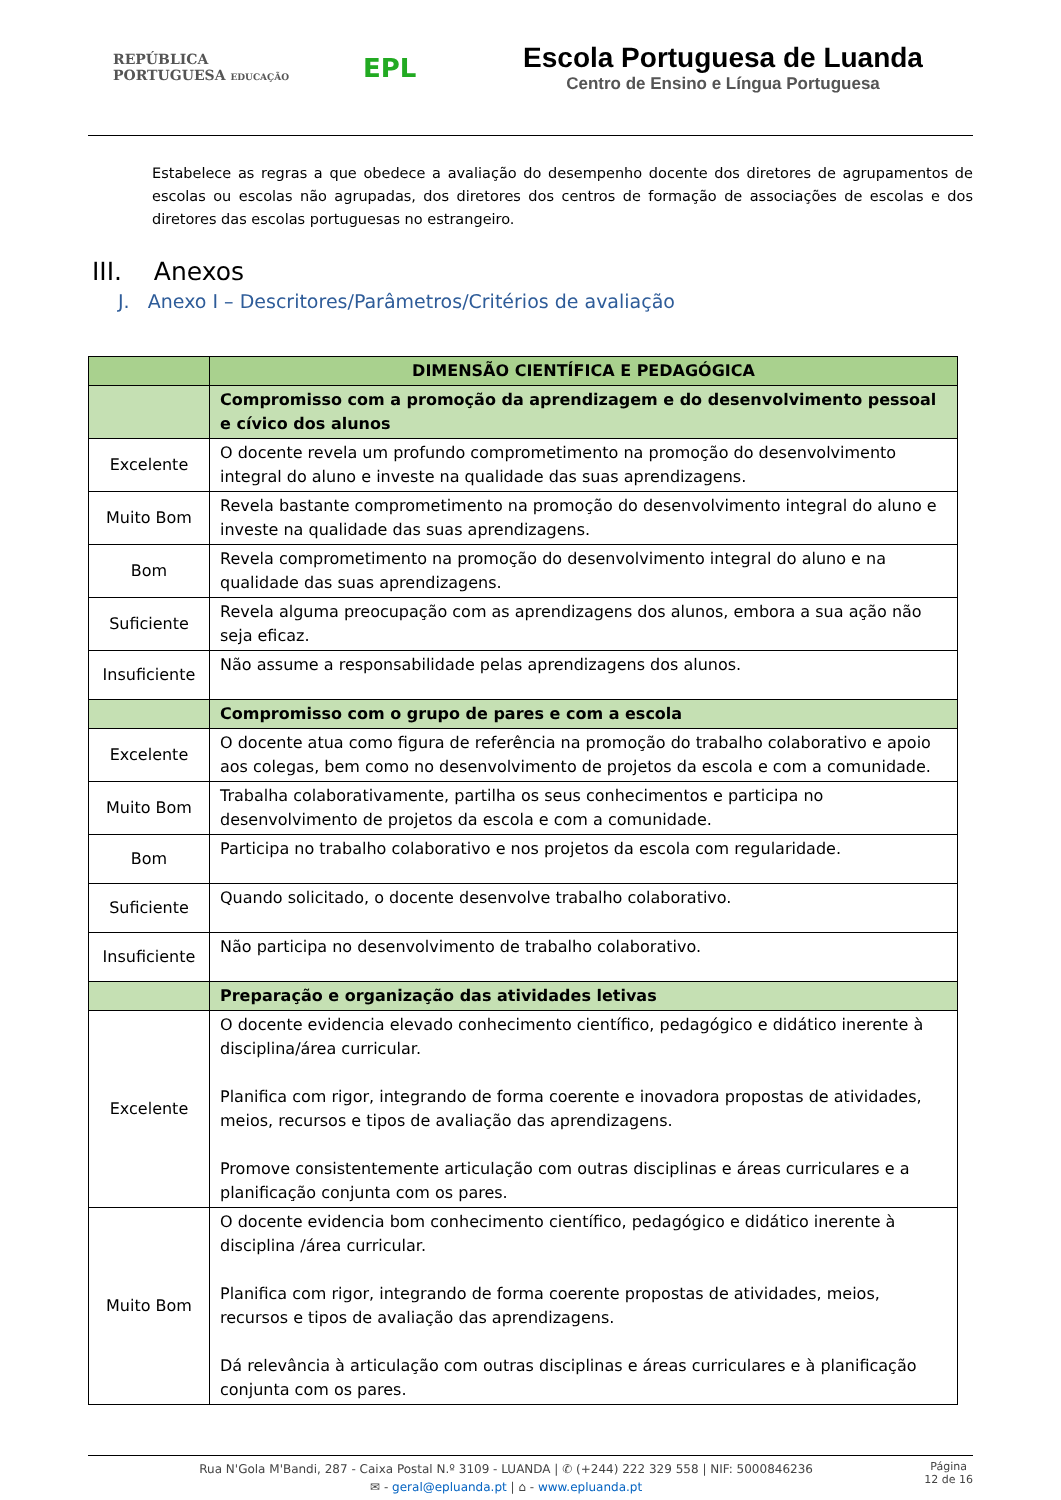REPÚBLICA
PORTUGUESA EDUCAÇÃO
EPL
Escola Portuguesa de Luanda
Centro de Ensino e Língua Portuguesa
Estabelece as regras a que obedece a avaliação do desempenho docente dos diretores de agrupamentos de escolas ou escolas não agrupadas, dos diretores dos centros de formação de associações de escolas e dos diretores das escolas portuguesas no estrangeiro.
III. Anexos
J. Anexo I – Descritores/Parâmetros/Critérios de avaliação
| | DIMENSÃO CIENTÍFICA E PEDAGÓGICA |
| | Compromisso com a promoção da aprendizagem e do desenvolvimento pessoal e cívico dos alunos |
| Excelente | O docente revela um profundo comprometimento na promoção do desenvolvimento integral do aluno e investe na qualidade das suas aprendizagens. |
| Muito Bom | Revela bastante comprometimento na promoção do desenvolvimento integral do aluno e investe na qualidade das suas aprendizagens. |
| Bom | Revela comprometimento na promoção do desenvolvimento integral do aluno e na qualidade das suas aprendizagens. |
| Suficiente | Revela alguma preocupação com as aprendizagens dos alunos, embora a sua ação não seja eficaz. |
| Insuficiente | Não assume a responsabilidade pelas aprendizagens dos alunos. |
| | Compromisso com o grupo de pares e com a escola |
| Excelente | O docente atua como figura de referência na promoção do trabalho colaborativo e apoio aos colegas, bem como no desenvolvimento de projetos da escola e com a comunidade. |
| Muito Bom | Trabalha colaborativamente, partilha os seus conhecimentos e participa no desenvolvimento de projetos da escola e com a comunidade. |
| Bom | Participa no trabalho colaborativo e nos projetos da escola com regularidade. |
| Suficiente | Quando solicitado, o docente desenvolve trabalho colaborativo. |
| Insuficiente | Não participa no desenvolvimento de trabalho colaborativo. |
| | Preparação e organização das atividades letivas |
| Excelente | O docente evidencia elevado conhecimento científico, pedagógico e didático inerente à disciplina/área curricular. Planifica com rigor, integrando de forma coerente e inovadora propostas de atividades, meios, recursos e tipos de avaliação das aprendizagens. Promove consistentemente articulação com outras disciplinas e áreas curriculares e a planificação conjunta com os pares. |
| Muito Bom | O docente evidencia bom conhecimento científico, pedagógico e didático inerente à disciplina /área curricular. Planifica com rigor, integrando de forma coerente propostas de atividades, meios, recursos e tipos de avaliação das aprendizagens. Dá relevância à articulação com outras disciplinas e áreas curriculares e à planificação conjunta com os pares. |
Rua N'Gola M'Bandi, 287 - Caixa Postal N.º 3109 - LUANDA | ✆ (+244) 222 329 558 | NIF: 5000846236
✉ - geral@epluanda.pt | ⌂ - www.epluanda.pt
Página
12 de 16